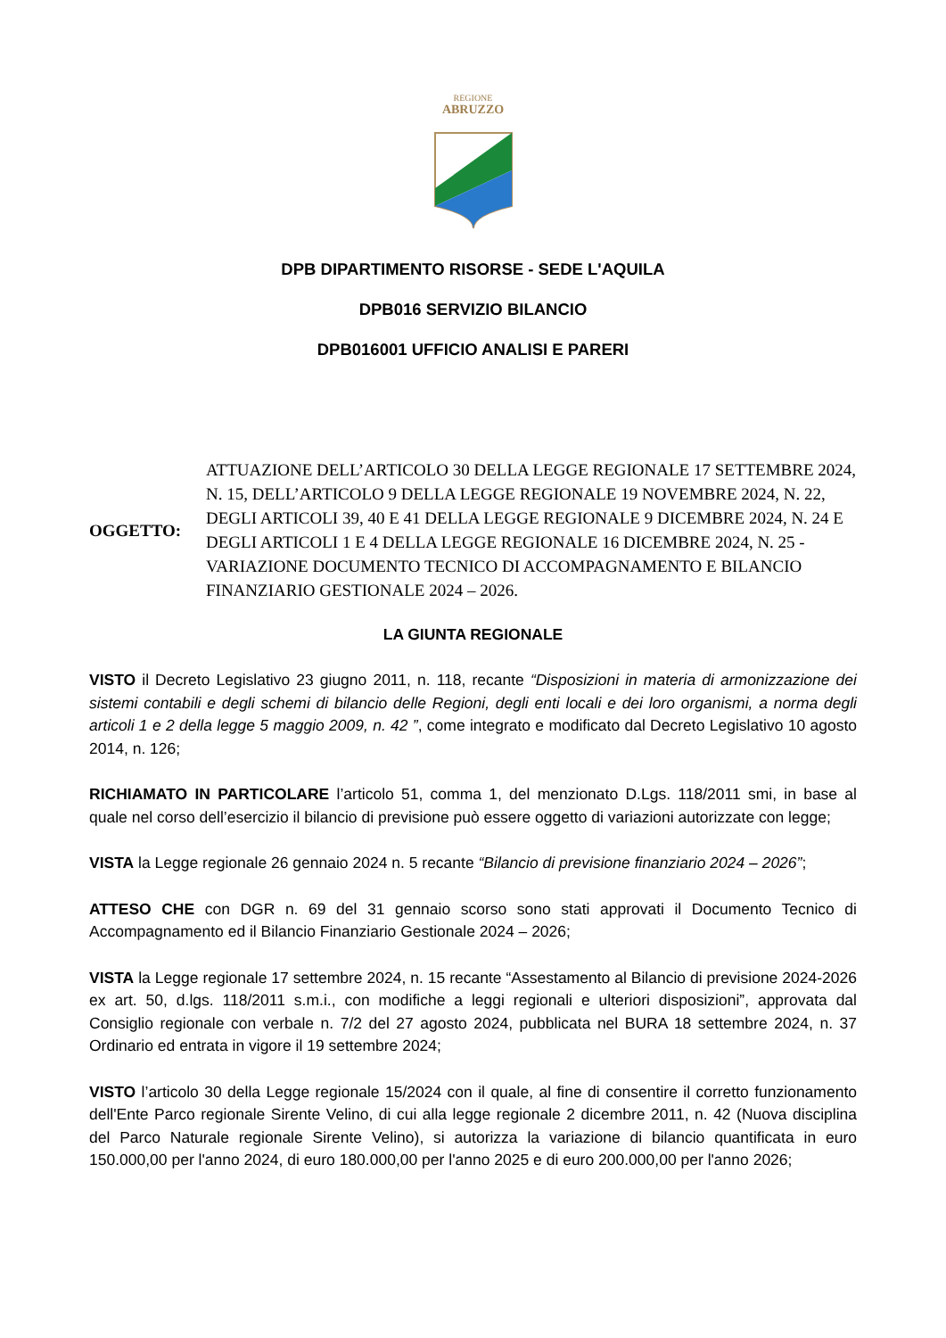REGIONE
ABRUZZO
DPB DIPARTIMENTO RISORSE - SEDE L'AQUILA
DPB016 SERVIZIO BILANCIO
DPB016001 UFFICIO ANALISI E PARERI
OGGETTO:
ATTUAZIONE DELL’ARTICOLO 30 DELLA LEGGE REGIONALE 17 SETTEMBRE 2024, N. 15, DELL’ARTICOLO 9 DELLA LEGGE REGIONALE 19 NOVEMBRE 2024, N. 22, DEGLI ARTICOLI 39, 40 E 41 DELLA LEGGE REGIONALE 9 DICEMBRE 2024, N. 24 E DEGLI ARTICOLI 1 E 4 DELLA LEGGE REGIONALE 16 DICEMBRE 2024, N. 25 - VARIAZIONE DOCUMENTO TECNICO DI ACCOMPAGNAMENTO E BILANCIO FINANZIARIO GESTIONALE 2024 – 2026.
LA GIUNTA REGIONALE
VISTO il Decreto Legislativo 23 giugno 2011, n. 118, recante “Disposizioni in materia di armonizzazione dei sistemi contabili e degli schemi di bilancio delle Regioni, degli enti locali e dei loro organismi, a norma degli articoli 1 e 2 della legge 5 maggio 2009, n. 42 ”, come integrato e modificato dal Decreto Legislativo 10 agosto 2014, n. 126;
RICHIAMATO IN PARTICOLARE l’articolo 51, comma 1, del menzionato D.Lgs. 118/2011 smi, in base al quale nel corso dell’esercizio il bilancio di previsione può essere oggetto di variazioni autorizzate con legge;
VISTA la Legge regionale 26 gennaio 2024 n. 5 recante “Bilancio di previsione finanziario 2024 – 2026”;
ATTESO CHE con DGR n. 69 del 31 gennaio scorso sono stati approvati il Documento Tecnico di Accompagnamento ed il Bilancio Finanziario Gestionale 2024 – 2026;
VISTA la Legge regionale 17 settembre 2024, n. 15 recante “Assestamento al Bilancio di previsione 2024-2026 ex art. 50, d.lgs. 118/2011 s.m.i., con modifiche a leggi regionali e ulteriori disposizioni”, approvata dal Consiglio regionale con verbale n. 7/2 del 27 agosto 2024, pubblicata nel BURA 18 settembre 2024, n. 37 Ordinario ed entrata in vigore il 19 settembre 2024;
VISTO l’articolo 30 della Legge regionale 15/2024 con il quale, al fine di consentire il corretto funzionamento dell'Ente Parco regionale Sirente Velino, di cui alla legge regionale 2 dicembre 2011, n. 42 (Nuova disciplina del Parco Naturale regionale Sirente Velino), si autorizza la variazione di bilancio quantificata in euro 150.000,00 per l'anno 2024, di euro 180.000,00 per l'anno 2025 e di euro 200.000,00 per l'anno 2026;